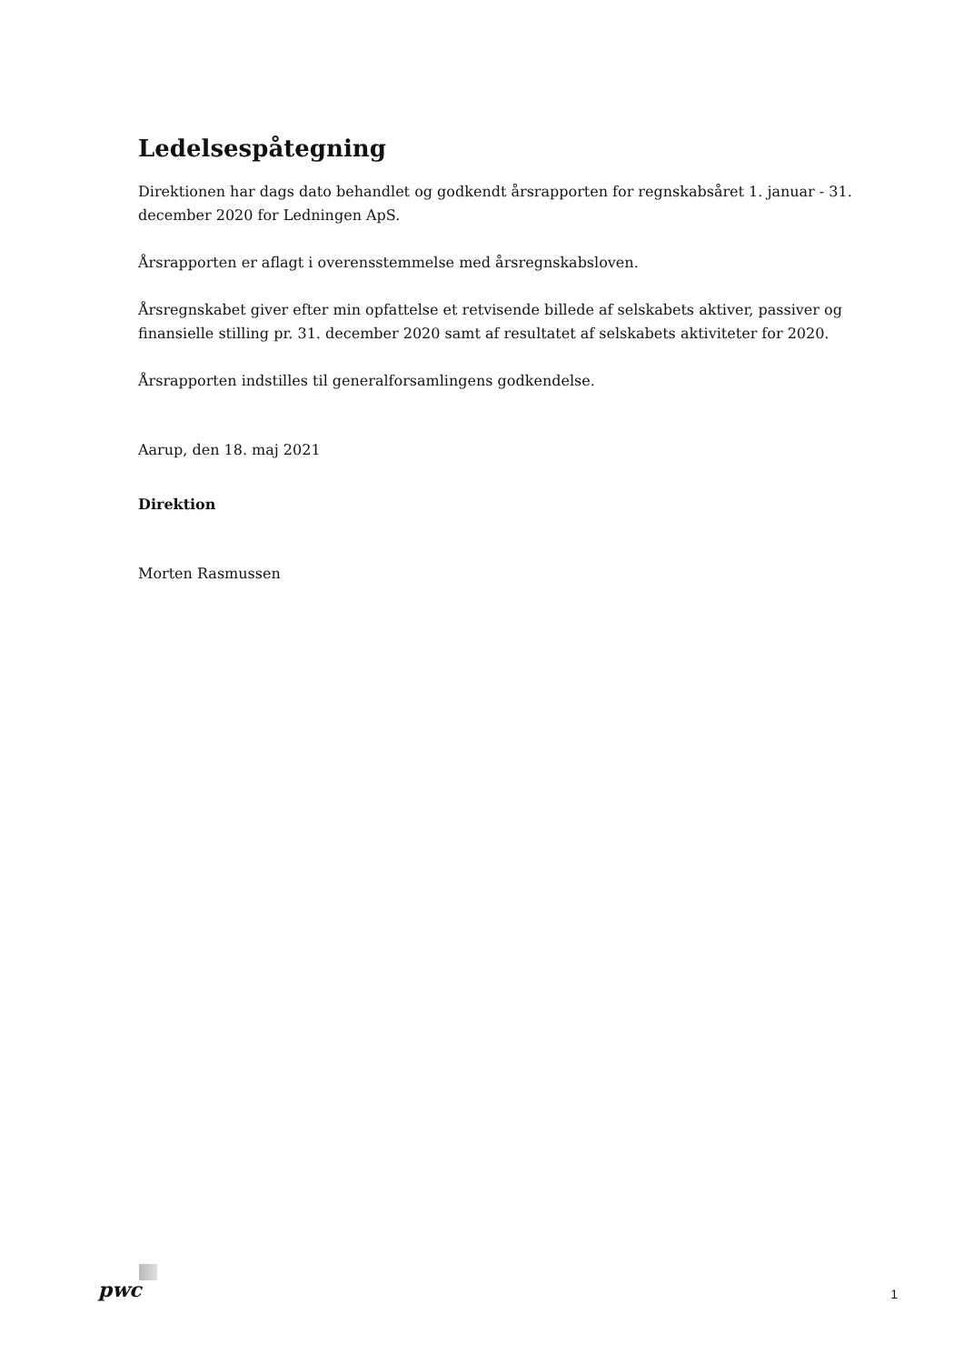Ledelsespåtegning
Direktionen har dags dato behandlet og godkendt årsrapporten for regnskabsåret 1. januar - 31. december 2020 for Ledningen ApS.
Årsrapporten er aflagt i overensstemmelse med årsregnskabsloven.
Årsregnskabet giver efter min opfattelse et retvisende billede af selskabets aktiver, passiver og finansielle stilling pr. 31. december 2020 samt af resultatet af selskabets aktiviteter for 2020.
Årsrapporten indstilles til generalforsamlingens godkendelse.
Aarup, den 18. maj 2021
Direktion
Morten Rasmussen
pwc 1